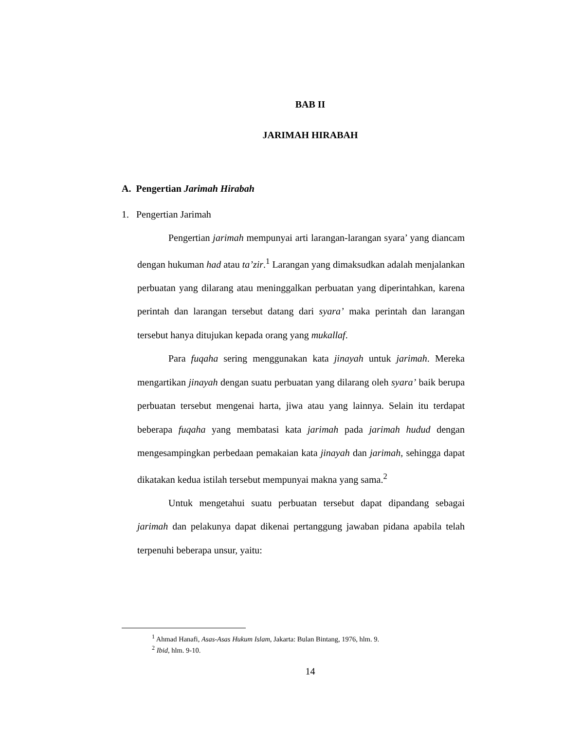BAB II
JARIMAH HIRABAH
A. Pengertian Jarimah Hirabah
1. Pengertian Jarimah
Pengertian jarimah mempunyai arti larangan-larangan syara’ yang diancam dengan hukuman had atau ta’zir.<sup>1</sup> Larangan yang dimaksudkan adalah menjalankan perbuatan yang dilarang atau meninggalkan perbuatan yang diperintahkan, karena perintah dan larangan tersebut datang dari syara’ maka perintah dan larangan tersebut hanya ditujukan kepada orang yang mukallaf.
Para fuqaha sering menggunakan kata jinayah untuk jarimah. Mereka mengartikan jinayah dengan suatu perbuatan yang dilarang oleh syara’ baik berupa perbuatan tersebut mengenai harta, jiwa atau yang lainnya. Selain itu terdapat beberapa fuqaha yang membatasi kata jarimah pada jarimah hudud dengan mengesampingkan perbedaan pemakaian kata jinayah dan jarimah, sehingga dapat dikatakan kedua istilah tersebut mempunyai makna yang sama.<sup>2</sup>
Untuk mengetahui suatu perbuatan tersebut dapat dipandang sebagai jarimah dan pelakunya dapat dikenai pertanggung jawaban pidana apabila telah terpenuhi beberapa unsur, yaitu:
<sup>1</sup> Ahmad Hanafi, Asas-Asas Hukum Islam, Jakarta: Bulan Bintang, 1976, hlm. 9.
<sup>2</sup> Ibid, hlm. 9-10.
14